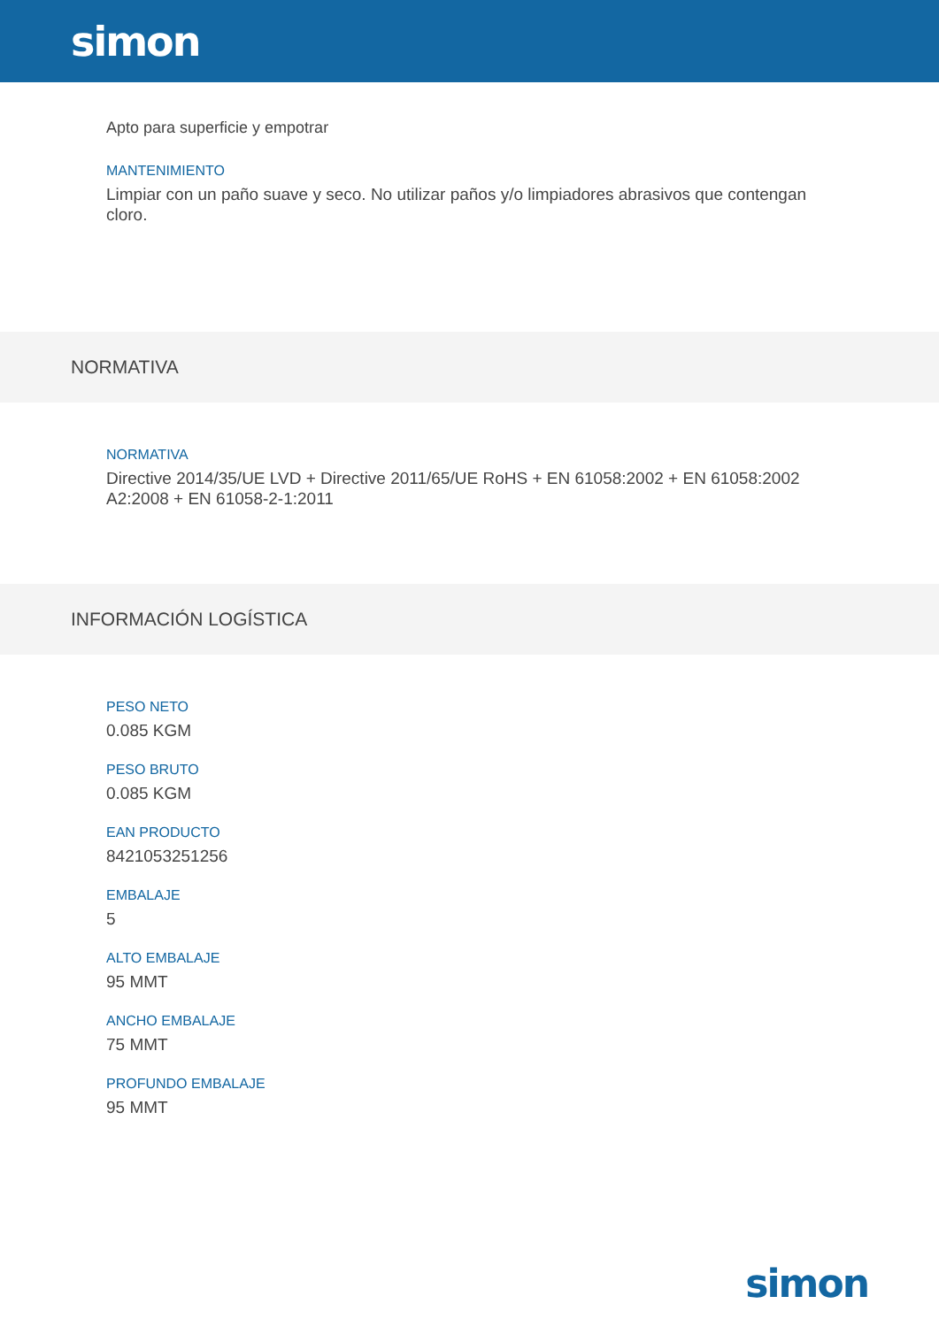simon
Apto para superficie y empotrar
MANTENIMIENTO
Limpiar con un paño suave y seco. No utilizar paños y/o limpiadores abrasivos que contengan cloro.
NORMATIVA
NORMATIVA
Directive 2014/35/UE LVD + Directive 2011/65/UE RoHS + EN 61058:2002 + EN 61058:2002 A2:2008 + EN 61058-2-1:2011
INFORMACIÓN LOGÍSTICA
PESO NETO
0.085 KGM
PESO BRUTO
0.085 KGM
EAN PRODUCTO
8421053251256
EMBALAJE
5
ALTO EMBALAJE
95 MMT
ANCHO EMBALAJE
75 MMT
PROFUNDO EMBALAJE
95 MMT
simon